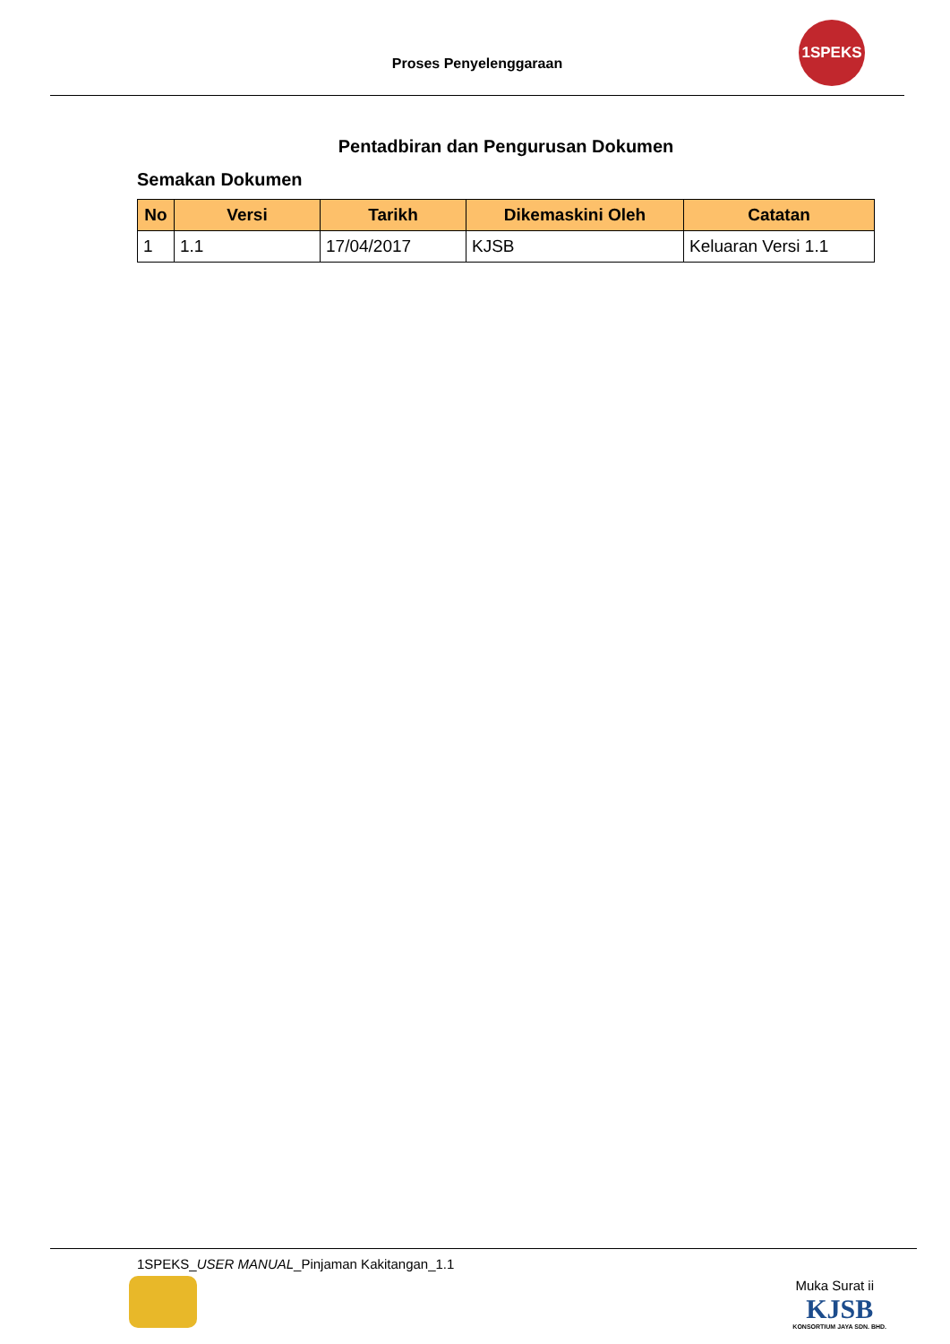Proses Penyelenggaraan
1SPEKS
Pentadbiran dan Pengurusan Dokumen
Semakan Dokumen
| No | Versi | Tarikh | Dikemaskini Oleh | Catatan |
| --- | --- | --- | --- | --- |
| 1 | 1.1 | 17/04/2017 | KJSB | Keluaran Versi 1.1 |
1SPEKS_USER MANUAL_Pinjaman Kakitangan_1.1
Muka Surat ii
KJSB
KONSORTIUM JAYA SDN. BHD.